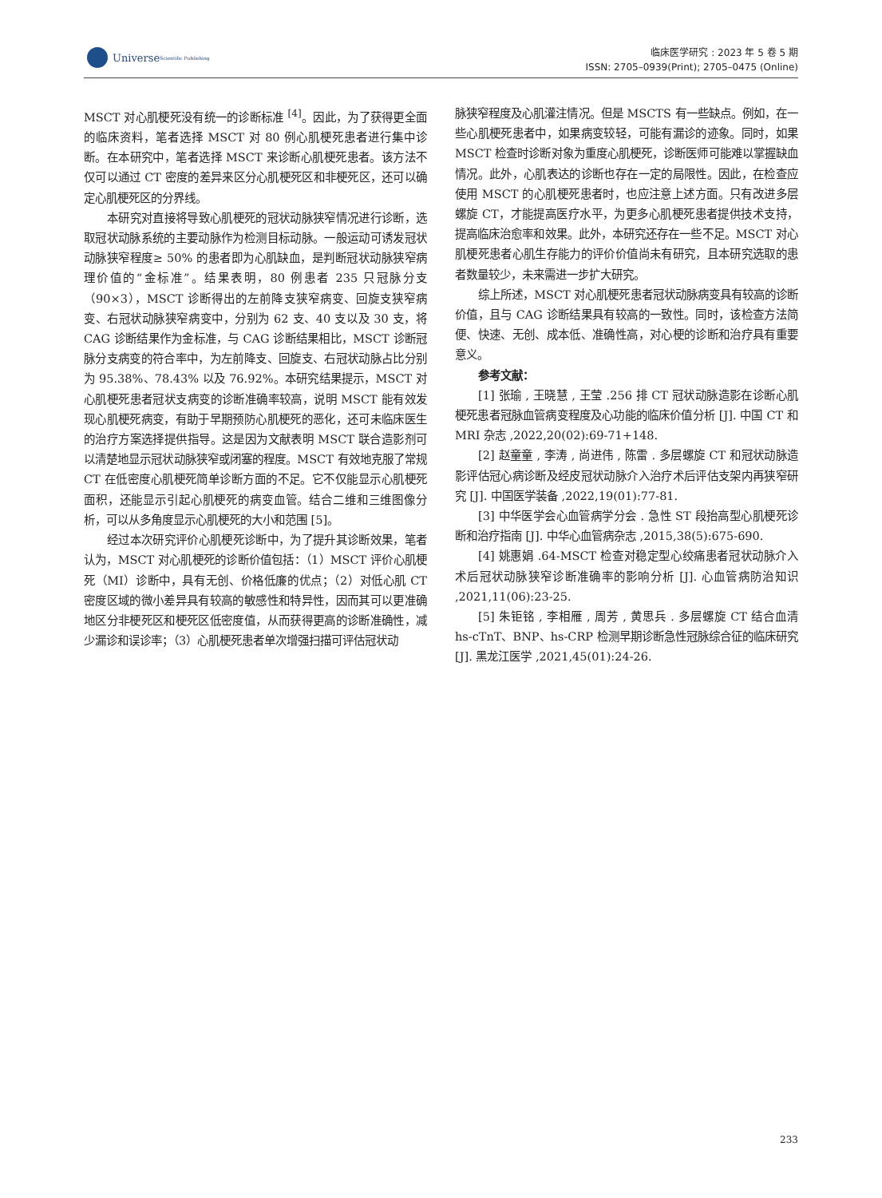Universe
Scientific Publishing
临床医学研究 : 2023 年 5 卷 5 期
ISSN: 2705–0939(Print); 2705–0475 (Online)
MSCT 对心肌梗死没有统一的诊断标准 <sup>[4]</sup>。因此，为了获得更全面的临床资料，笔者选择 MSCT 对 80 例心肌梗死患者进行集中诊断。在本研究中，笔者选择 MSCT 来诊断心肌梗死患者。该方法不仅可以通过 CT 密度的差异来区分心肌梗死区和非梗死区，还可以确定心肌梗死区的分界线。
本研究对直接将导致心肌梗死的冠状动脉狭窄情况进行诊断，选取冠状动脉系统的主要动脉作为检测目标动脉。一般运动可诱发冠状动脉狭窄程度≥ 50% 的患者即为心肌缺血，是判断冠状动脉狭窄病理价值的“金标准”。结果表明，80 例患者 235 只冠脉分支（90×3），MSCT 诊断得出的左前降支狭窄病变、回旋支狭窄病变、右冠状动脉狭窄病变中，分别为 62 支、40 支以及 30 支，将 CAG 诊断结果作为金标准，与 CAG 诊断结果相比，MSCT 诊断冠脉分支病变的符合率中，为左前降支、回旋支、右冠状动脉占比分别为 95.38%、78.43% 以及 76.92%。本研究结果提示，MSCT 对心肌梗死患者冠状支病变的诊断准确率较高，说明 MSCT 能有效发现心肌梗死病变，有助于早期预防心肌梗死的恶化，还可未临床医生的治疗方案选择提供指导。这是因为文献表明 MSCT 联合造影剂可以清楚地显示冠状动脉狭窄或闭塞的程度。MSCT 有效地克服了常规 CT 在低密度心肌梗死简单诊断方面的不足。它不仅能显示心肌梗死面积，还能显示引起心肌梗死的病变血管。结合二维和三维图像分析，可以从多角度显示心肌梗死的大小和范围 [5]。
经过本次研究评价心肌梗死诊断中，为了提升其诊断效果，笔者认为，MSCT 对心肌梗死的诊断价值包括：（1）MSCT 评价心肌梗死（MI）诊断中，具有无创、价格低廉的优点；（2）对低心肌 CT 密度区域的微小差异具有较高的敏感性和特异性，因而其可以更准确地区分非梗死区和梗死区低密度值，从而获得更高的诊断准确性，减少漏诊和误诊率；（3）心肌梗死患者单次增强扫描可评估冠状动
脉狭窄程度及心肌灌注情况。但是 MSCTS 有一些缺点。例如，在一些心肌梗死患者中，如果病变较轻，可能有漏诊的迹象。同时，如果 MSCT 检查时诊断对象为重度心肌梗死，诊断医师可能难以掌握缺血情况。此外，心肌表达的诊断也存在一定的局限性。因此，在检查应使用 MSCT 的心肌梗死患者时，也应注意上述方面。只有改进多层螺旋 CT，才能提高医疗水平，为更多心肌梗死患者提供技术支持，提高临床治愈率和效果。此外，本研究还存在一些不足。MSCT 对心肌梗死患者心肌生存能力的评价价值尚未有研究，且本研究选取的患者数量较少，未来需进一步扩大研究。
综上所述，MSCT 对心肌梗死患者冠状动脉病变具有较高的诊断价值，且与 CAG 诊断结果具有较高的一致性。同时，该检查方法简便、快速、无创、成本低、准确性高，对心梗的诊断和治疗具有重要意义。
参考文献：
[1] 张瑜 , 王晓慧 , 王莹 .256 排 CT 冠状动脉造影在诊断心肌梗死患者冠脉血管病变程度及心功能的临床价值分析 [J]. 中国 CT 和 MRI 杂志 ,2022,20(02):69-71+148.
[2] 赵童童 , 李涛 , 尚进伟 , 陈雷 . 多层螺旋 CT 和冠状动脉造影评估冠心病诊断及经皮冠状动脉介入治疗术后评估支架内再狭窄研究 [J]. 中国医学装备 ,2022,19(01):77-81.
[3] 中华医学会心血管病学分会 . 急性 ST 段抬高型心肌梗死诊断和治疗指南 [J]. 中华心血管病杂志 ,2015,38(5):675-690.
[4] 姚惠娟 .64-MSCT 检查对稳定型心绞痛患者冠状动脉介入术后冠状动脉狭窄诊断准确率的影响分析 [J]. 心血管病防治知识 ,2021,11(06):23-25.
[5] 朱钜铭 , 李相雁 , 周芳 , 黄思兵 . 多层螺旋 CT 结合血清 hs-cTnT、BNP、hs-CRP 检测早期诊断急性冠脉综合征的临床研究 [J]. 黑龙江医学 ,2021,45(01):24-26.
233